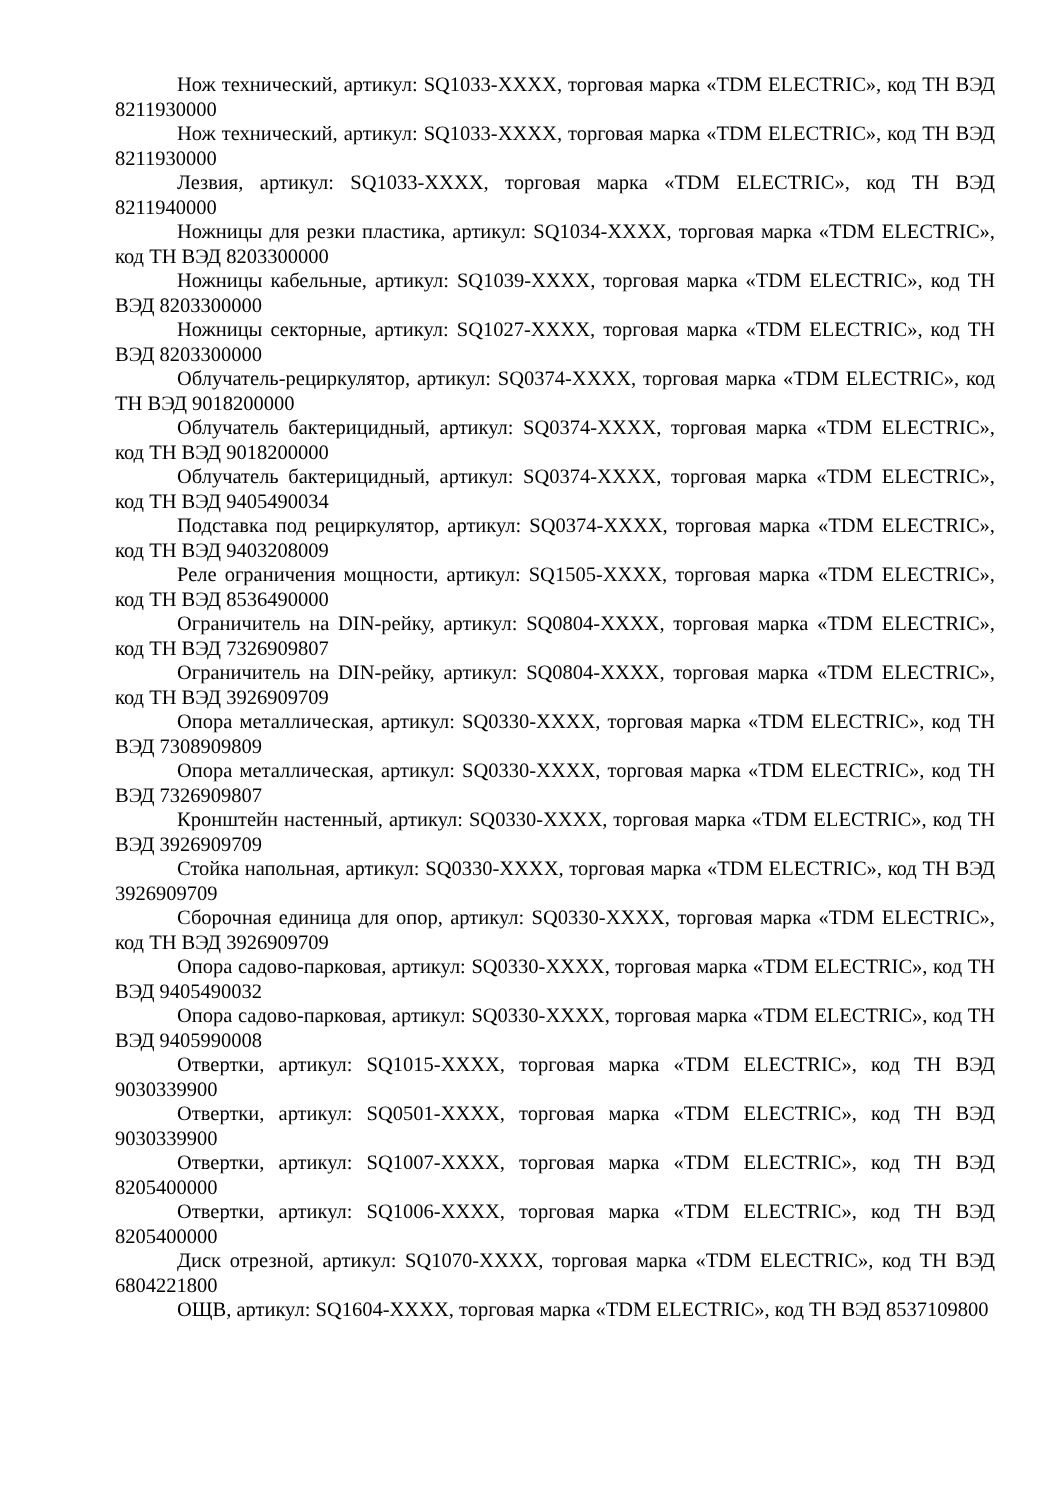Нож технический, артикул: SQ1033-XXXX, торговая марка «TDM ELECTRIC», код ТН ВЭД 8211930000
Нож технический, артикул: SQ1033-XXXX, торговая марка «TDM ELECTRIC», код ТН ВЭД 8211930000
Лезвия, артикул: SQ1033-XXXX, торговая марка «TDM ELECTRIC», код ТН ВЭД 8211940000
Ножницы для резки пластика, артикул: SQ1034-XXXX, торговая марка «TDM ELECTRIC», код ТН ВЭД 8203300000
Ножницы кабельные, артикул: SQ1039-XXXX, торговая марка «TDM ELECTRIC», код ТН ВЭД 8203300000
Ножницы секторные, артикул: SQ1027-XXXX, торговая марка «TDM ELECTRIC», код ТН ВЭД 8203300000
Облучатель-рециркулятор, артикул: SQ0374-XXXX, торговая марка «TDM ELECTRIC», код ТН ВЭД 9018200000
Облучатель бактерицидный, артикул: SQ0374-XXXX, торговая марка «TDM ELECTRIC», код ТН ВЭД 9018200000
Облучатель бактерицидный, артикул: SQ0374-XXXX, торговая марка «TDM ELECTRIC», код ТН ВЭД 9405490034
Подставка под рециркулятор, артикул: SQ0374-XXXX, торговая марка «TDM ELECTRIC», код ТН ВЭД 9403208009
Реле ограничения мощности, артикул: SQ1505-XXXX, торговая марка «TDM ELECTRIC», код ТН ВЭД 8536490000
Ограничитель на DIN-рейку, артикул: SQ0804-XXXX, торговая марка «TDM ELECTRIC», код ТН ВЭД 7326909807
Ограничитель на DIN-рейку, артикул: SQ0804-XXXX, торговая марка «TDM ELECTRIC», код ТН ВЭД 3926909709
Опора металлическая, артикул: SQ0330-XXXX, торговая марка «TDM ELECTRIC», код ТН ВЭД 7308909809
Опора металлическая, артикул: SQ0330-XXXX, торговая марка «TDM ELECTRIC», код ТН ВЭД 7326909807
Кронштейн настенный, артикул: SQ0330-XXXX, торговая марка «TDM ELECTRIC», код ТН ВЭД 3926909709
Стойка напольная, артикул: SQ0330-XXXX, торговая марка «TDM ELECTRIC», код ТН ВЭД 3926909709
Сборочная единица для опор, артикул: SQ0330-XXXX, торговая марка «TDM ELECTRIC», код ТН ВЭД 3926909709
Опора садово-парковая, артикул: SQ0330-XXXX, торговая марка «TDM ELECTRIC», код ТН ВЭД 9405490032
Опора садово-парковая, артикул: SQ0330-XXXX, торговая марка «TDM ELECTRIC», код ТН ВЭД 9405990008
Отвертки, артикул: SQ1015-XXXX, торговая марка «TDM ELECTRIC», код ТН ВЭД 9030339900
Отвертки, артикул: SQ0501-XXXX, торговая марка «TDM ELECTRIC», код ТН ВЭД 9030339900
Отвертки, артикул: SQ1007-XXXX, торговая марка «TDM ELECTRIC», код ТН ВЭД 8205400000
Отвертки, артикул: SQ1006-XXXX, торговая марка «TDM ELECTRIC», код ТН ВЭД 8205400000
Диск отрезной, артикул: SQ1070-XXXX, торговая марка «TDM ELECTRIC», код ТН ВЭД 6804221800
ОЩВ, артикул: SQ1604-XXXX, торговая марка «TDM ELECTRIC», код ТН ВЭД 8537109800